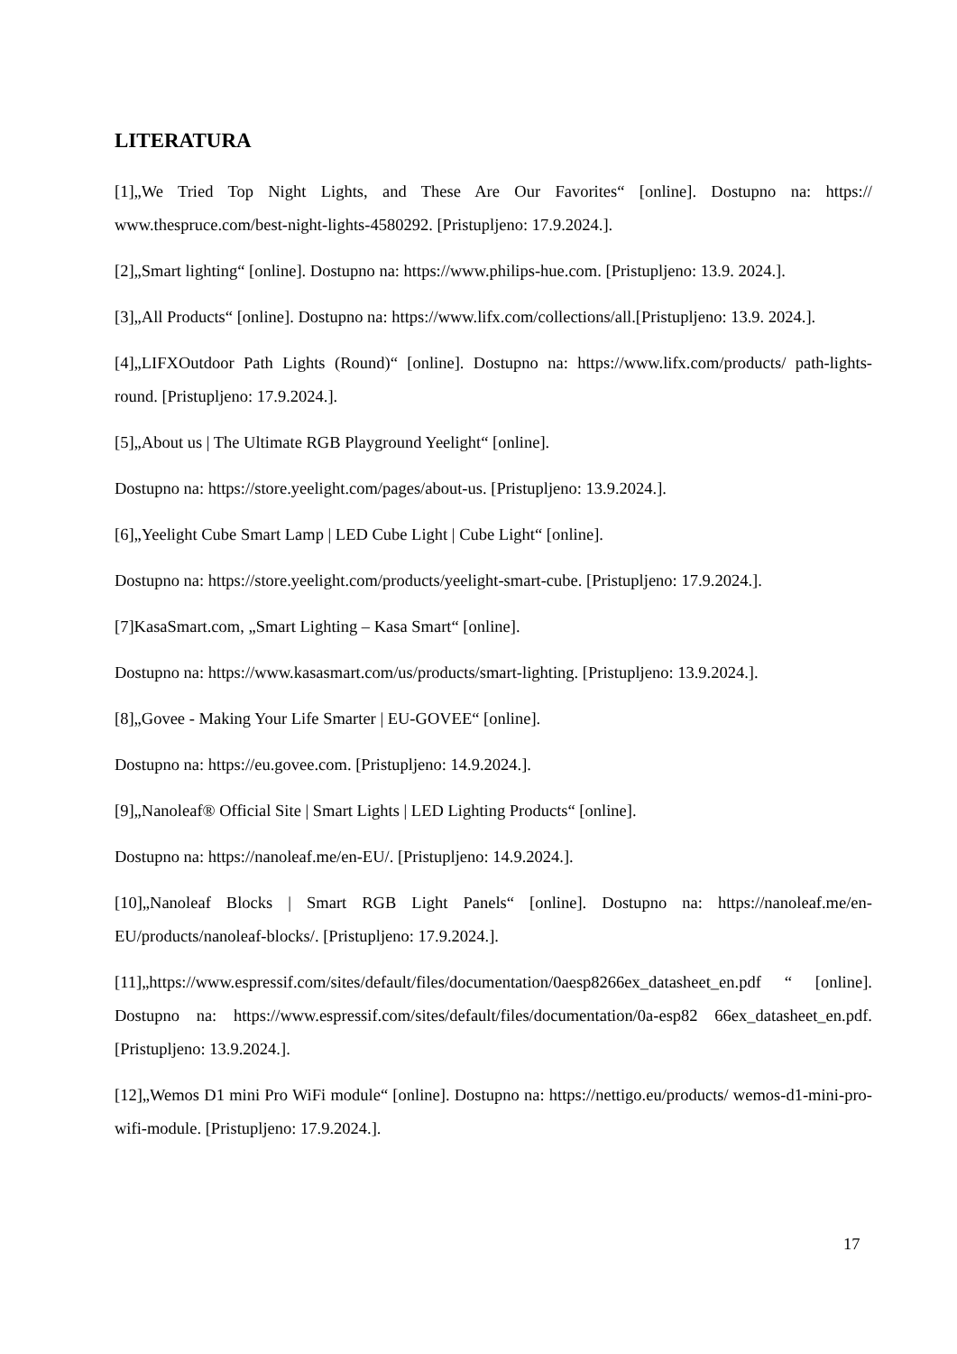LITERATURA
[1]„We Tried Top Night Lights, and These Are Our Favorites“ [online]. Dostupno na: https:// www.thespruce.com/best-night-lights-4580292. [Pristupljeno: 17.9.2024.].
[2]„Smart lighting“ [online]. Dostupno na: https://www.philips-hue.com. [Pristupljeno: 13.9. 2024.].
[3]„All Products“ [online]. Dostupno na: https://www.lifx.com/collections/all.[Pristupljeno: 13.9. 2024.].
[4]„LIFXOutdoor Path Lights (Round)“ [online]. Dostupno na: https://www.lifx.com/products/ path-lights-round. [Pristupljeno: 17.9.2024.].
[5]„About us | The Ultimate RGB Playground Yeelight“ [online].
Dostupno na: https://store.yeelight.com/pages/about-us. [Pristupljeno: 13.9.2024.].
[6]„Yeelight Cube Smart Lamp | LED Cube Light | Cube Light“ [online].
Dostupno na: https://store.yeelight.com/products/yeelight-smart-cube. [Pristupljeno: 17.9.2024.].
[7]KasaSmart.com, „Smart Lighting – Kasa Smart“ [online].
Dostupno na: https://www.kasasmart.com/us/products/smart-lighting. [Pristupljeno: 13.9.2024.].
[8]„Govee - Making Your Life Smarter | EU-GOVEE“ [online].
Dostupno na: https://eu.govee.com. [Pristupljeno: 14.9.2024.].
[9]„Nanoleaf® Official Site | Smart Lights | LED Lighting Products“ [online].
Dostupno na: https://nanoleaf.me/en-EU/. [Pristupljeno: 14.9.2024.].
[10]„Nanoleaf Blocks | Smart RGB Light Panels“ [online]. Dostupno na: https://nanoleaf.me/en-EU/products/nanoleaf-blocks/. [Pristupljeno: 17.9.2024.].
[11]„https://www.espressif.com/sites/default/files/documentation/0aesp8266ex_datasheet_en.pdf “ [online]. Dostupno na: https://www.espressif.com/sites/default/files/documentation/0a-esp82 66ex_datasheet_en.pdf. [Pristupljeno: 13.9.2024.].
[12]„Wemos D1 mini Pro WiFi module“ [online]. Dostupno na: https://nettigo.eu/products/ wemos-d1-mini-pro-wifi-module. [Pristupljeno: 17.9.2024.].
17